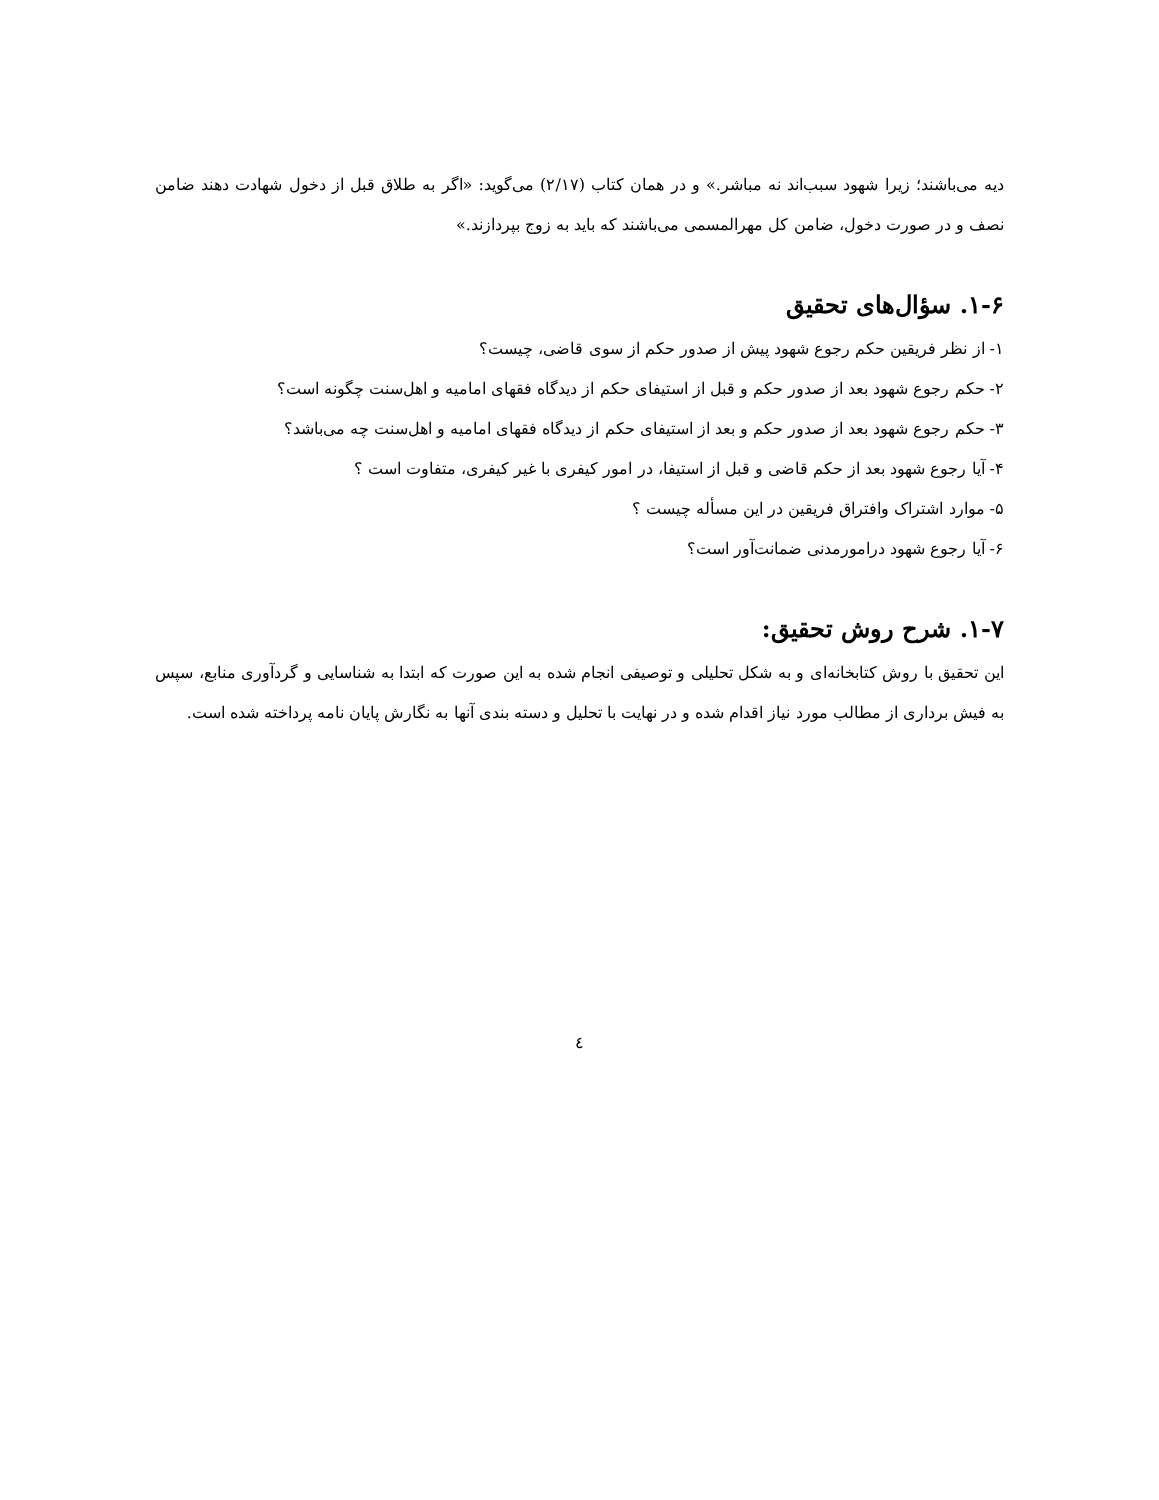دیه می‌باشند؛ زیرا شهود سبب‌اند نه مباشر.» و در همان کتاب (۲/۱۷) می‌گوید: «اگر به طلاق قبل از دخول شهادت دهند ضامن نصف و در صورت دخول، ضامن کل مهرالمسمی می‌باشند که باید به زوج بپردازند.»
۱-۶. سؤال‌های تحقیق
۱- از نظر فریقین حکم رجوع شهود پیش از صدور حکم از سوی قاضی، چیست؟
۲- حکم رجوع شهود بعد از صدور حکم و قبل از استیفای حکم از دیدگاه فقهای امامیه و اهل‌سنت چگونه است؟
۳- حکم رجوع شهود بعد از صدور حکم و بعد از استیفای حکم از دیدگاه فقهای امامیه و اهل‌سنت چه می‌باشد؟
۴- آیا رجوع شهود بعد از حکم قاضی و قبل از استیفا، در امور کیفری با غیر کیفری، متفاوت است ؟
۵- موارد اشتراک وافتراق فریقین در این مسأله چیست ؟
۶- آیا رجوع شهود درامورمدنی ضمانت‌آور است؟
۱-۷. شرح روش تحقیق:
این تحقیق با روش کتابخانه‌ای و به شکل تحلیلی و توصیفی انجام شده به این صورت که ابتدا به شناسایی و گردآوری منابع، سپس به فیش برداری از مطالب مورد نیاز اقدام شده و در نهایت با تحلیل و دسته بندی آنها به نگارش پایان نامه پرداخته شده است.
٤